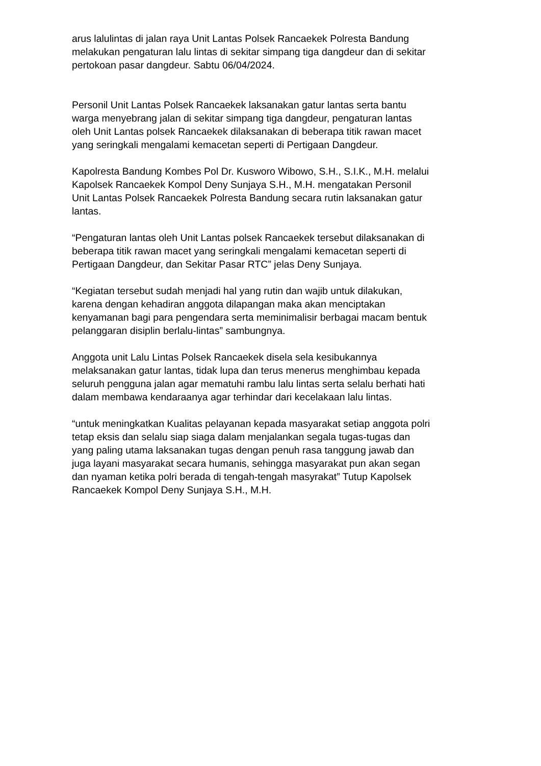arus lalulintas di jalan raya Unit Lantas Polsek Rancaekek Polresta Bandung melakukan pengaturan lalu lintas di sekitar simpang tiga dangdeur dan di sekitar pertokoan pasar dangdeur. Sabtu 06/04/2024.
Personil Unit Lantas Polsek Rancaekek laksanakan gatur lantas serta bantu warga menyebrang jalan di sekitar simpang tiga dangdeur, pengaturan lantas oleh Unit Lantas polsek Rancaekek dilaksanakan di beberapa titik rawan macet yang seringkali mengalami kemacetan seperti di Pertigaan Dangdeur.
Kapolresta Bandung Kombes Pol Dr. Kusworo Wibowo, S.H., S.I.K., M.H. melalui Kapolsek Rancaekek Kompol Deny Sunjaya S.H., M.H. mengatakan Personil Unit Lantas Polsek Rancaekek Polresta Bandung secara rutin laksanakan gatur lantas.
“Pengaturan lantas oleh Unit Lantas polsek Rancaekek tersebut dilaksanakan di beberapa titik rawan macet yang seringkali mengalami kemacetan seperti di Pertigaan Dangdeur, dan Sekitar Pasar RTC” jelas Deny Sunjaya.
“Kegiatan tersebut sudah menjadi hal yang rutin dan wajib untuk dilakukan, karena dengan kehadiran anggota dilapangan maka akan menciptakan kenyamanan bagi para pengendara serta meminimalisir berbagai macam bentuk pelanggaran disiplin berlalu-lintas” sambungnya.
Anggota unit Lalu Lintas Polsek Rancaekek disela sela kesibukannya melaksanakan gatur lantas, tidak lupa dan terus menerus menghimbau kepada seluruh pengguna jalan agar mematuhi rambu lalu lintas serta selalu berhati hati dalam membawa kendaraanya agar terhindar dari kecelakaan lalu lintas.
“untuk meningkatkan Kualitas pelayanan kepada masyarakat setiap anggota polri tetap eksis dan selalu siap siaga dalam menjalankan segala tugas-tugas dan yang paling utama laksanakan tugas dengan penuh rasa tanggung jawab dan juga layani masyarakat secara humanis, sehingga masyarakat pun akan segan dan nyaman ketika polri berada di tengah-tengah masyrakat” Tutup Kapolsek Rancaekek Kompol Deny Sunjaya S.H., M.H.